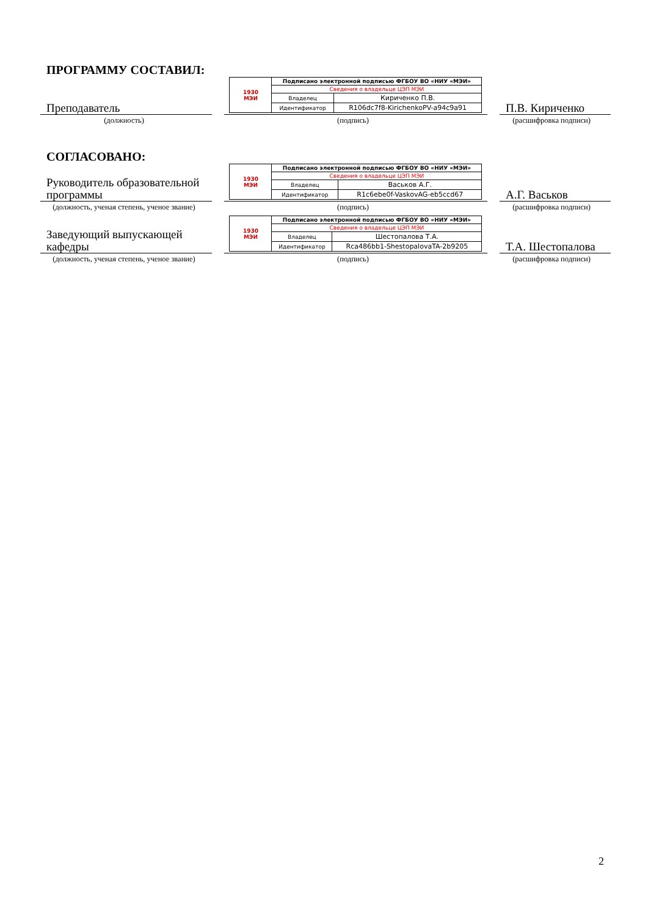ПРОГРАММУ СОСТАВИЛ:
Преподаватель
| 1930 МЭИ | Подписано электронной подписью ФГБОУ ВО «НИУ «МЭИ» | |
| | Сведения о владельце ЦЭП МЭИ | |
| | Владелец | Кириченко П.В. |
| | Идентификатор | R106dc7f8-KirichenkoPV-a94c9a91 |
П.В. Кириченко
(должность) (подпись) (расшифровка подписи)
СОГЛАСОВАНО:
Руководитель образовательной программы
| 1930 МЭИ | Подписано электронной подписью ФГБОУ ВО «НИУ «МЭИ» | |
| | Сведения о владельце ЦЭП МЭИ | |
| | Владелец | Васьков А.Г. |
| | Идентификатор | R1c6ebe0f-VaskovAG-eb5ccd67 |
А.Г. Васьков
(должность, ученая степень, ученое звание)
(подпись) (расшифровка подписи)
Заведующий выпускающей кафедры
| 1930 МЭИ | Подписано электронной подписью ФГБОУ ВО «НИУ «МЭИ» | |
| | Сведения о владельце ЦЭП МЭИ | |
| | Владелец | Шестопалова Т.А. |
| | Идентификатор | Rca486bb1-ShestopalovaTA-2b9205 |
Т.А. Шестопалова
(должность, ученая степень, ученое звание)
(подпись) (расшифровка подписи)
2